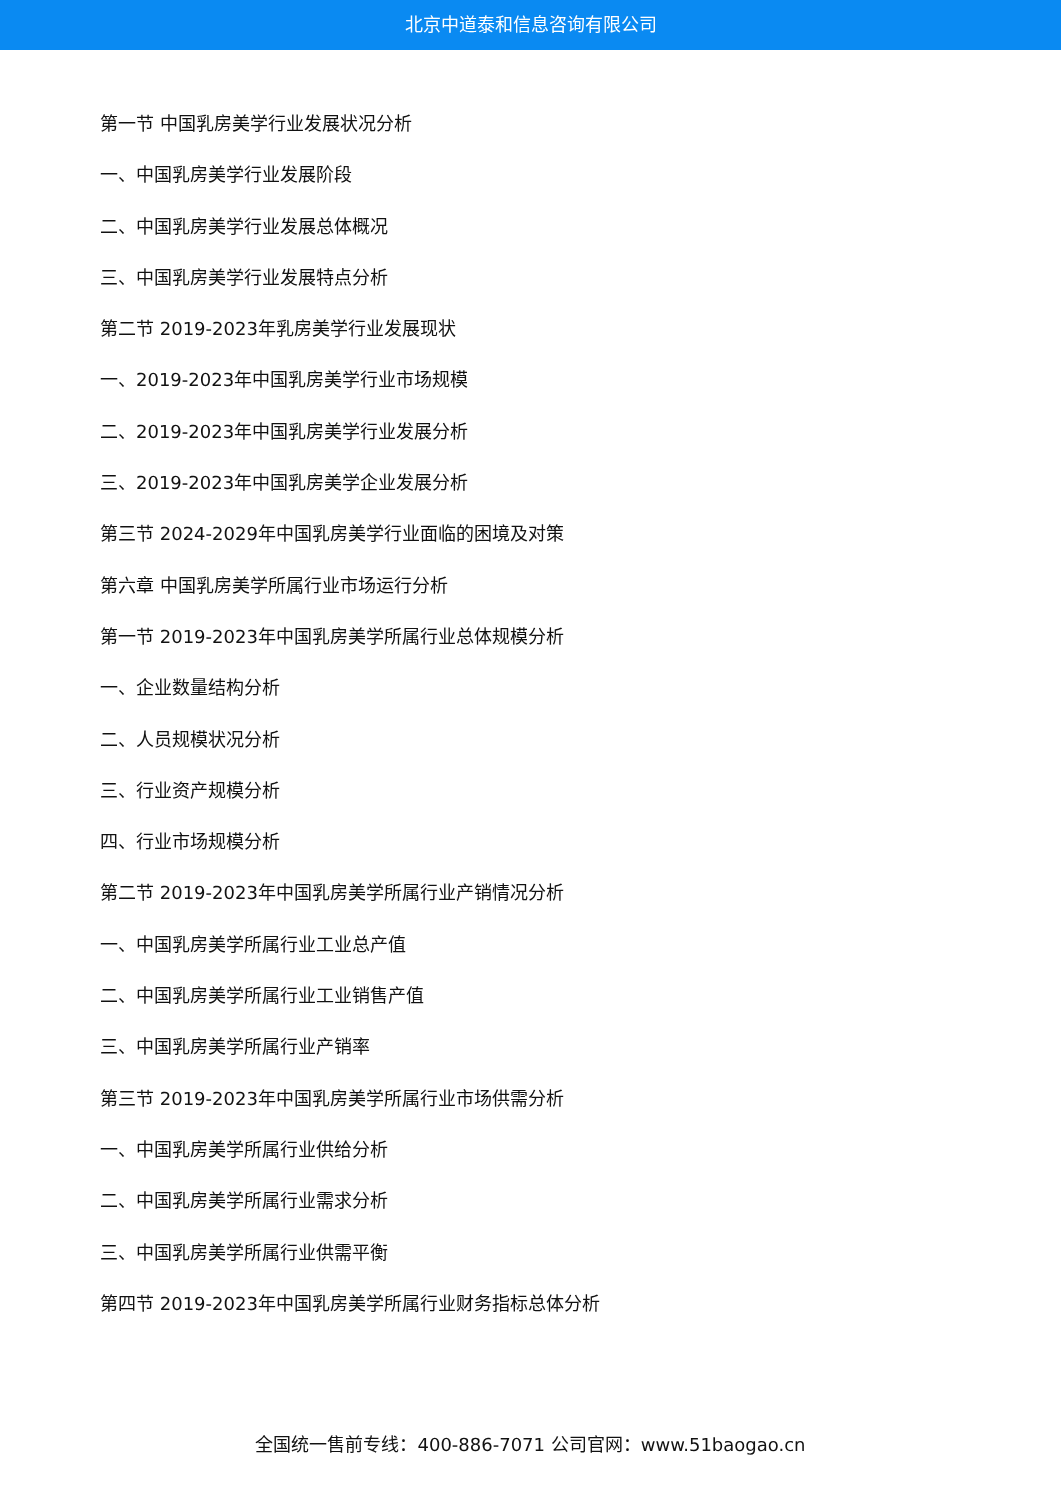北京中道泰和信息咨询有限公司
第一节 中国乳房美学行业发展状况分析
一、中国乳房美学行业发展阶段
二、中国乳房美学行业发展总体概况
三、中国乳房美学行业发展特点分析
第二节 2019-2023年乳房美学行业发展现状
一、2019-2023年中国乳房美学行业市场规模
二、2019-2023年中国乳房美学行业发展分析
三、2019-2023年中国乳房美学企业发展分析
第三节 2024-2029年中国乳房美学行业面临的困境及对策
第六章 中国乳房美学所属行业市场运行分析
第一节 2019-2023年中国乳房美学所属行业总体规模分析
一、企业数量结构分析
二、人员规模状况分析
三、行业资产规模分析
四、行业市场规模分析
第二节 2019-2023年中国乳房美学所属行业产销情况分析
一、中国乳房美学所属行业工业总产值
二、中国乳房美学所属行业工业销售产值
三、中国乳房美学所属行业产销率
第三节 2019-2023年中国乳房美学所属行业市场供需分析
一、中国乳房美学所属行业供给分析
二、中国乳房美学所属行业需求分析
三、中国乳房美学所属行业供需平衡
第四节 2019-2023年中国乳房美学所属行业财务指标总体分析
全国统一售前专线：400-886-7071 公司官网：www.51baogao.cn